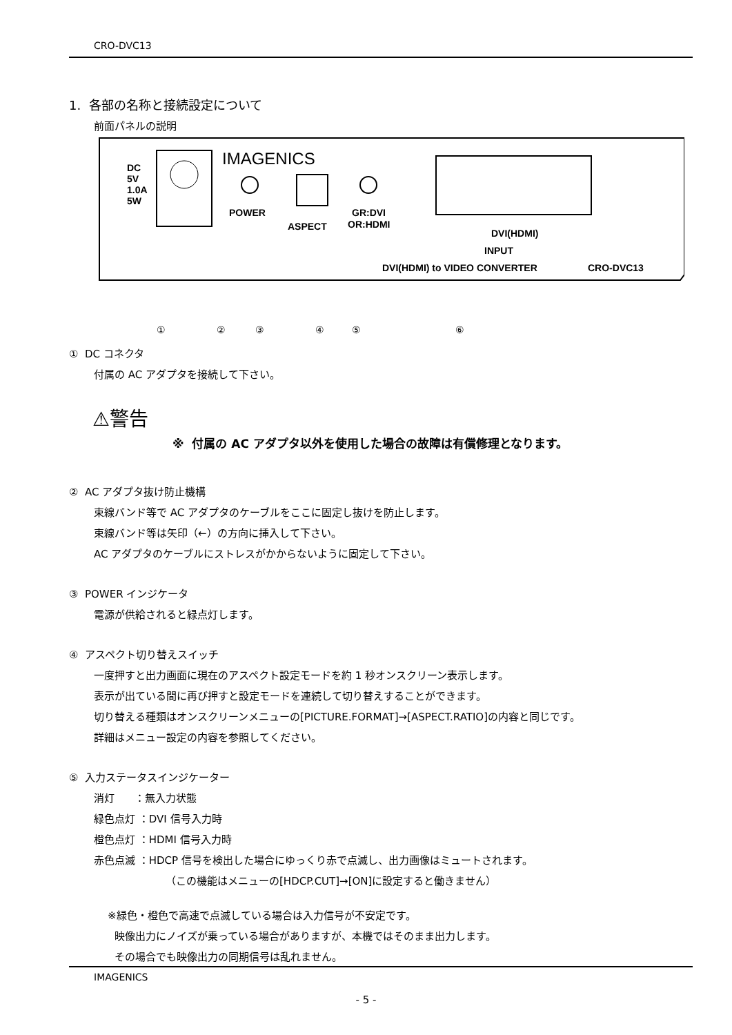CRO-DVC13
1. 各部の名称と接続設定について
前面パネルの説明
IMAGENICS
DC
5V
1.0A
5W
POWER
ASPECT
GR:DVI
OR:HDMI
DVI(HDMI)
INPUT
DVI(HDMI) to VIDEO CONVERTER
CRO-DVC13
①
②
③
④
⑤
⑥
① DC コネクタ
付属の AC アダプタを接続して下さい。
⚠警告
※ 付属の AC アダプタ以外を使用した場合の故障は有償修理となります。
② AC アダプタ抜け防止機構
束線バンド等で AC アダプタのケーブルをここに固定し抜けを防止します。
束線バンド等は矢印（←）の方向に挿入して下さい。
AC アダプタのケーブルにストレスがかからないように固定して下さい。
③ POWER インジケータ
電源が供給されると緑点灯します。
④ アスペクト切り替えスイッチ
一度押すと出力画面に現在のアスペクト設定モードを約 1 秒オンスクリーン表示します。
表示が出ている間に再び押すと設定モードを連続して切り替えすることができます。
切り替える種類はオンスクリーンメニューの[PICTURE.FORMAT]→[ASPECT.RATIO]の内容と同じです。
詳細はメニュー設定の内容を参照してください。
⑤ 入力ステータスインジケーター
消灯 ：無入力状態
緑色点灯 ：DVI 信号入力時
橙色点灯 ：HDMI 信号入力時
赤色点滅 ：HDCP 信号を検出した場合にゆっくり赤で点滅し、出力画像はミュートされます。
（この機能はメニューの[HDCP.CUT]→[ON]に設定すると働きません）
※緑色・橙色で高速で点滅している場合は入力信号が不安定です。
映像出力にノイズが乗っている場合がありますが、本機ではそのまま出力します。
その場合でも映像出力の同期信号は乱れません。
IMAGENICS
- 5 -